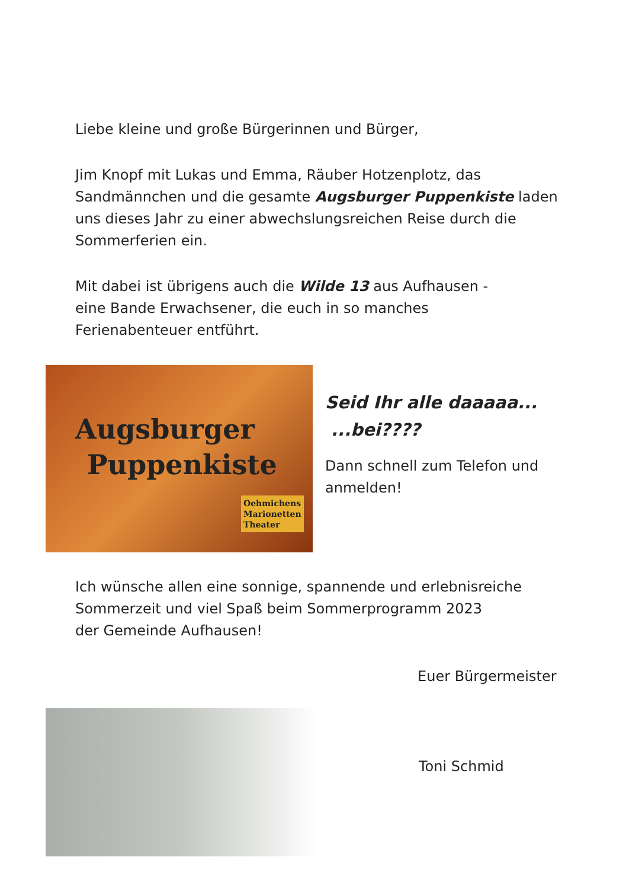Liebe kleine und große Bürgerinnen und Bürger,
Jim Knopf mit Lukas und Emma, Räuber Hotzenplotz, das Sandmännchen und die gesamte Augsburger Puppenkiste laden uns dieses Jahr zu einer abwechslungsreichen Reise durch die Sommerferien ein.
Mit dabei ist übrigens auch die Wilde 13 aus Aufhausen -
eine Bande Erwachsener, die euch in so manches
Ferienabenteuer entführt.
Augsburger
Puppenkiste
Oehmichens
Marionetten
Theater
Seid Ihr alle daaaaa...
...bei????
Dann schnell zum Telefon und
anmelden!
Ich wünsche allen eine sonnige, spannende und erlebnisreiche Sommerzeit und viel Spaß beim Sommerprogramm 2023
der Gemeinde Aufhausen!
Euer Bürgermeister
Toni Schmid